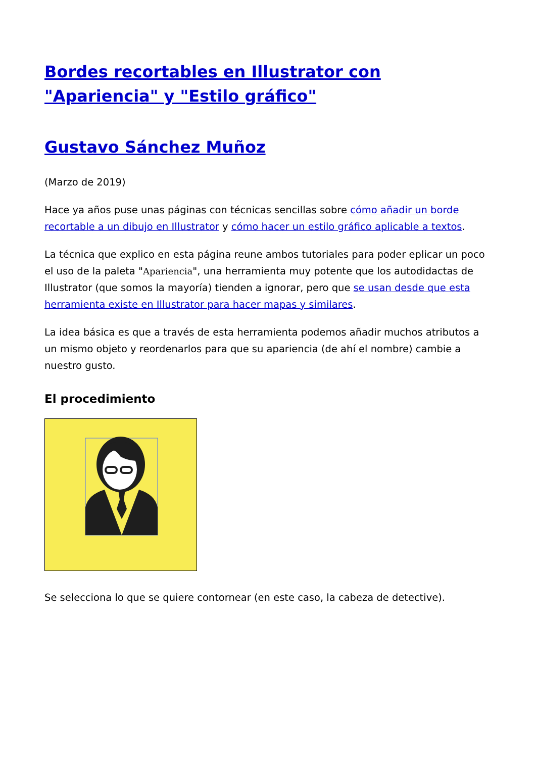Bordes recortables en Illustrator con "Apariencia" y "Estilo gráfico"
Gustavo Sánchez Muñoz
(Marzo de 2019)
Hace ya años puse unas páginas con técnicas sencillas sobre cómo añadir un borde recortable a un dibujo en Illustrator y cómo hacer un estilo gráfico aplicable a textos.
La técnica que explico en esta página reune ambos tutoriales para poder eplicar un poco el uso de la paleta "Apariencia", una herramienta muy potente que los autodidactas de Illustrator (que somos la mayoría) tienden a ignorar, pero que se usan desde que esta herramienta existe en Illustrator para hacer mapas y similares.
La idea básica es que a través de esta herramienta podemos añadir muchos atributos a un mismo objeto y reordenarlos para que su apariencia (de ahí el nombre) cambie a nuestro gusto.
El procedimiento
Se selecciona lo que se quiere contornear (en este caso, la cabeza de detective).